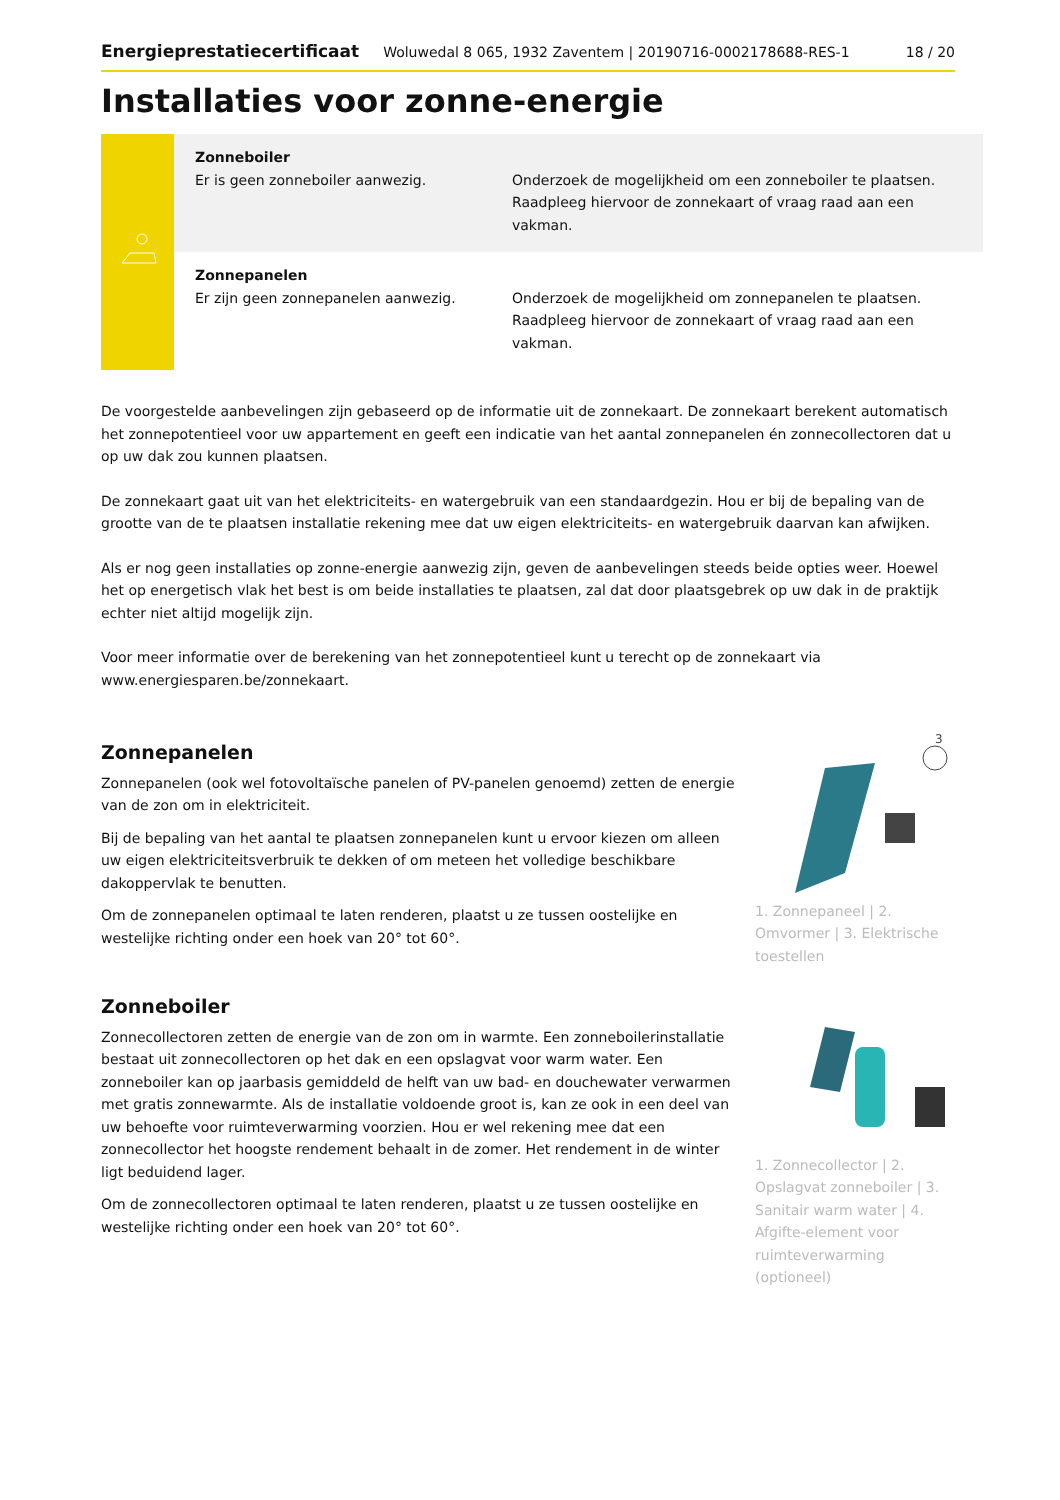Energieprestatiecertificaat Woluwedal 8 065, 1932 Zaventem | 20190716-0002178688-RES-1 18 / 20
Installaties voor zonne-energie
| | Zonneboiler Er is geen zonneboiler aanwezig. | Onderzoek de mogelijkheid om een zonneboiler te plaatsen. Raadpleeg hiervoor de zonnekaart of vraag raad aan een vakman. |
| | Zonnepanelen Er zijn geen zonnepanelen aanwezig. | Onderzoek de mogelijkheid om zonnepanelen te plaatsen. Raadpleeg hiervoor de zonnekaart of vraag raad aan een vakman. |
De voorgestelde aanbevelingen zijn gebaseerd op de informatie uit de zonnekaart. De zonnekaart berekent automatisch het zonnepotentieel voor uw appartement en geeft een indicatie van het aantal zonnepanelen én zonnecollectoren dat u op uw dak zou kunnen plaatsen.
De zonnekaart gaat uit van het elektriciteits- en watergebruik van een standaardgezin. Hou er bij de bepaling van de grootte van de te plaatsen installatie rekening mee dat uw eigen elektriciteits- en watergebruik daarvan kan afwijken.
Als er nog geen installaties op zonne-energie aanwezig zijn, geven de aanbevelingen steeds beide opties weer. Hoewel het op energetisch vlak het best is om beide installaties te plaatsen, zal dat door plaatsgebrek op uw dak in de praktijk echter niet altijd mogelijk zijn.
Voor meer informatie over de berekening van het zonnepotentieel kunt u terecht op de zonnekaart via www.energiesparen.be/zonnekaart.
Zonnepanelen
Zonnepanelen (ook wel fotovoltaïsche panelen of PV-panelen genoemd) zetten de energie van de zon om in elektriciteit.
Bij de bepaling van het aantal te plaatsen zonnepanelen kunt u ervoor kiezen om alleen uw eigen elektriciteitsverbruik te dekken of om meteen het volledige beschikbare dakoppervlak te benutten.
Om de zonnepanelen optimaal te laten renderen, plaatst u ze tussen oostelijke en westelijke richting onder een hoek van 20° tot 60°.
3
1. Zonnepaneel | 2. Omvormer | 3. Elektrische toestellen
Zonneboiler
Zonnecollectoren zetten de energie van de zon om in warmte. Een zonneboilerinstallatie bestaat uit zonnecollectoren op het dak en een opslagvat voor warm water. Een zonneboiler kan op jaarbasis gemiddeld de helft van uw bad- en douchewater verwarmen met gratis zonnewarmte. Als de installatie voldoende groot is, kan ze ook in een deel van uw behoefte voor ruimteverwarming voorzien. Hou er wel rekening mee dat een zonnecollector het hoogste rendement behaalt in de zomer. Het rendement in de winter ligt beduidend lager.
Om de zonnecollectoren optimaal te laten renderen, plaatst u ze tussen oostelijke en westelijke richting onder een hoek van 20° tot 60°.
1. Zonnecollector | 2. Opslagvat zonneboiler | 3. Sanitair warm water | 4. Afgifte-element voor ruimteverwarming (optioneel)